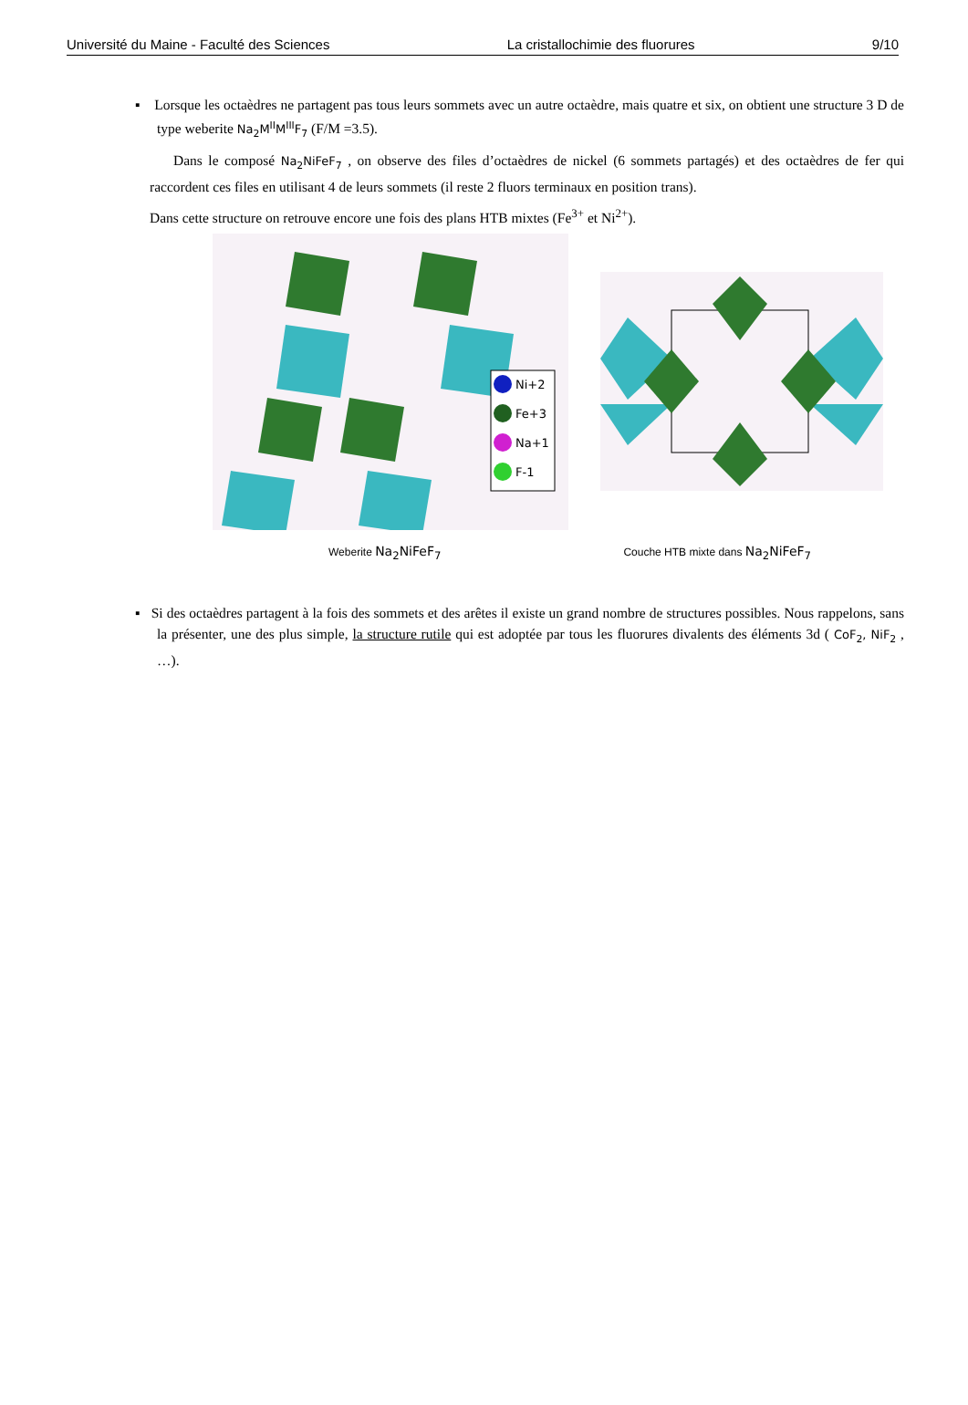Université du Maine - Faculté des Sciences La cristallochimie des fluorures 9/10
▪ Lorsque les octaèdres ne partagent pas tous leurs sommets avec un autre octaèdre, mais quatre et six, on obtient une structure 3 D de type weberite Na<sub>2</sub>M<sup>II</sup>M<sup>III</sup>F<sub>7</sub> (F/M =3.5).
Dans le composé Na<sub>2</sub>NiFeF<sub>7</sub> , on observe des files d’octaèdres de nickel (6 sommets partagés) et des octaèdres de fer qui raccordent ces files en utilisant 4 de leurs sommets (il reste 2 fluors terminaux en position trans).
Dans cette structure on retrouve encore une fois des plans HTB mixtes (Fe<sup>3+</sup> et Ni<sup>2+</sup>).
Ni+2
Fe+3
Na+1
F-1
Weberite Na<sub>2</sub>NiFeF<sub>7</sub> Couche HTB mixte dans Na<sub>2</sub>NiFeF<sub>7</sub>
▪ Si des octaèdres partagent à la fois des sommets et des arêtes il existe un grand nombre de structures possibles. Nous rappelons, sans la présenter, une des plus simple, la structure rutile qui est adoptée par tous les fluorures divalents des éléments 3d ( CoF<sub>2</sub>, NiF<sub>2</sub> , …).